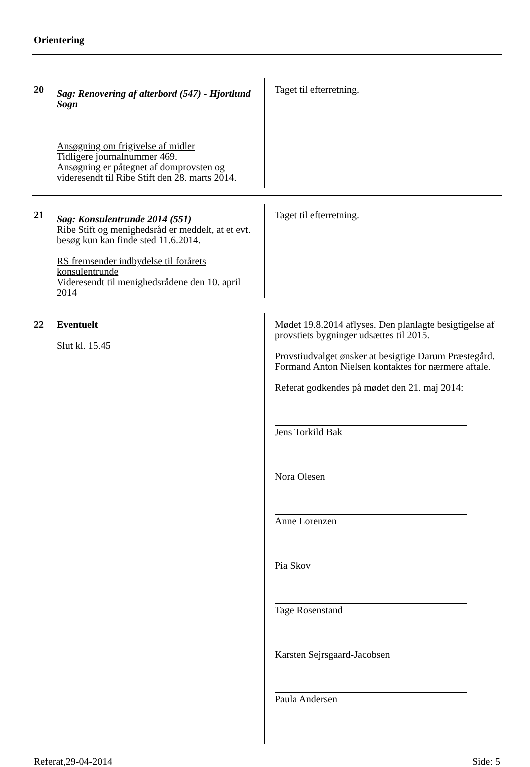Orientering
20
Sag: Renovering af alterbord (547) - Hjortlund Sogn
Ansøgning om frigivelse af midler
Tidligere journalnummer 469.
Ansøgning er påtegnet af domprovsten og videresendt til Ribe Stift den 28. marts 2014.
Taget til efterretning.
21
Sag: Konsulentrunde 2014 (551)
Ribe Stift og menighedsråd er meddelt, at et evt. besøg kun kan finde sted 11.6.2014.
RS fremsender indbydelse til forårets konsulentrunde
Videresendt til menighedsrådene den 10. april 2014
Taget til efterretning.
22
Eventuelt
Slut kl. 15.45
Mødet 19.8.2014 aflyses. Den planlagte besigtigelse af provstiets bygninger udsættes til 2015.
Provstiudvalget ønsker at besigtige Darum Præstegård. Formand Anton Nielsen kontaktes for nærmere aftale.
Referat godkendes på mødet den 21. maj 2014:
Jens Torkild Bak
Nora Olesen
Anne Lorenzen
Pia Skov
Tage Rosenstand
Karsten Sejrsgaard-Jacobsen
Paula Andersen
Referat,29-04-2014 Side: 5